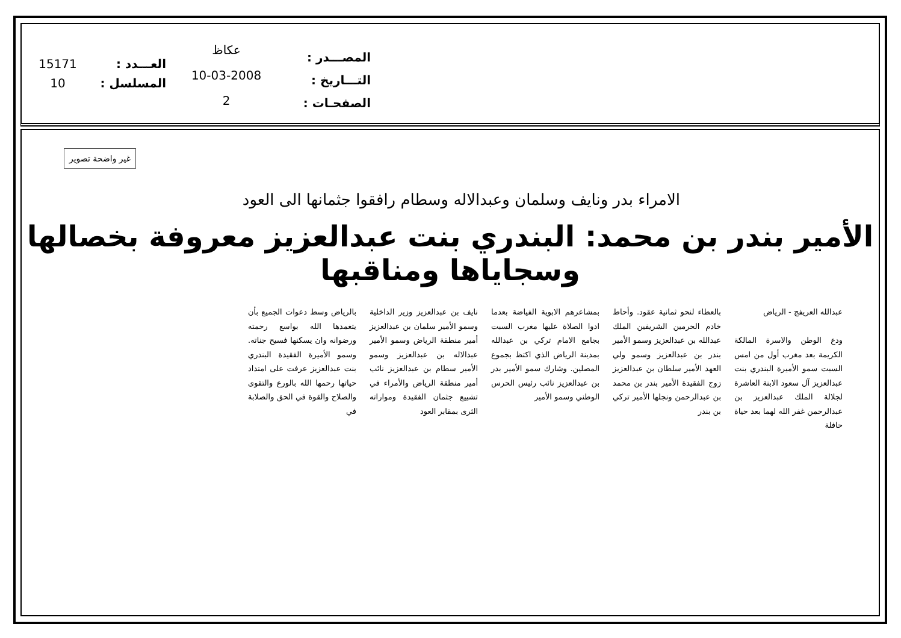15171
10
العـــدد :
المسلسل :
عكاظ
10-03-2008
2
المصـــدر :
التـــاريخ :
الصفحـات :
غير واضحة تصوير
الامراء بدر ونايف وسلمان وعبدالاله وسطام رافقوا جثمانها الى العود
الأمير بندر بن محمد: البندري بنت عبدالعزيز معروفة بخصالها وسجاياها ومناقبها
عبدالله العريفج - الرياض
ودع الوطن والاسرة المالكة الكريمة بعد مغرب أول من امس السبت سمو الأميرة البندري بنت عبدالعزيز آل سعود الابنة العاشرة لجلالة الملك عبدالعزيز بن عبدالرحمن غفر الله لهما بعد حياة حافلة
بالعطاء لنحو ثمانية عقود. وأحاط خادم الحرمين الشريفين الملك عبدالله بن عبدالعزيز وسمو الأمير بندر بن عبدالعزيز وسمو ولي العهد الأمير سلطان بن عبدالعزيز زوج الفقيدة الأمير بندر بن محمد بن عبدالرحمن ونجلها الأمير تركي بن بندر
بمشاعرهم الابوية الفياضة بعدما ادوا الصلاة عليها مغرب السبت بجامع الامام تركي بن عبدالله بمدينة الرياض الذي اكتظ بجموع المصلين. وشارك سمو الأمير بدر بن عبدالعزيز نائب رئيس الحرس الوطني وسمو الأمير
نايف بن عبدالعزيز وزير الداخلية وسمو الأمير سلمان بن عبدالعزيز أمير منطقة الرياض وسمو الأمير عبدالاله بن عبدالعزيز وسمو الأمير سطام بن عبدالعزيز نائب أمير منطقة الرياض والأمراء في تشييع جثمان الفقيدة ومواراته الثرى بمقابر العود
بالرياض وسط دعوات الجميع بأن يتغمدها الله بواسع رحمته ورضوانه وان يسكنها فسيح جناته. وسمو الأميرة الفقيدة البندري بنت عبدالعزيز عرفت على امتداد حياتها رحمها الله بالورع والتقوى والصلاح والقوة في الحق والصلابة في